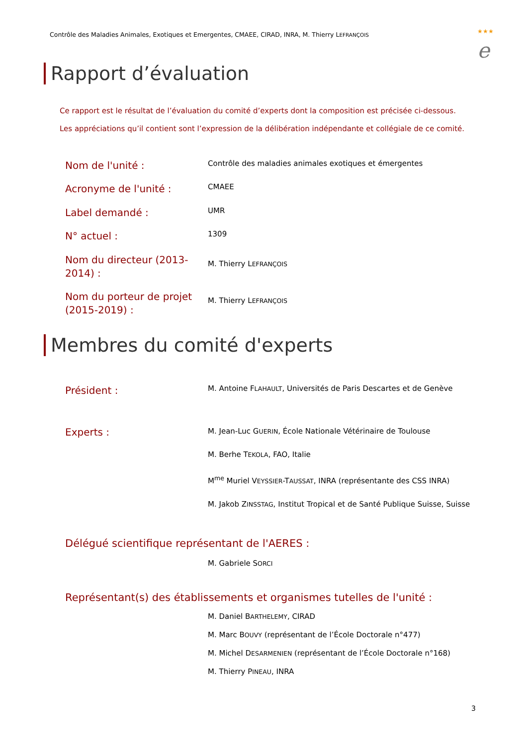Contrôle des Maladies Animales, Exotiques et Emergentes, CMAEE, CIRAD, INRA, M. Thierry LEFRANÇOIS
★★★
e
Rapport d’évaluation
Ce rapport est le résultat de l’évaluation du comité d’experts dont la composition est précisée ci-dessous.
Les appréciations qu’il contient sont l’expression de la délibération indépendante et collégiale de ce comité.
Nom de l'unité :
Contrôle des maladies animales exotiques et émergentes
Acronyme de l'unité :
CMAEE
Label demandé :
UMR
N° actuel :
1309
Nom du directeur (2013-2014) :
M. Thierry LEFRANÇOIS
Nom du porteur de projet (2015-2019) :
M. Thierry LEFRANÇOIS
Membres du comité d'experts
Président :
M. Antoine FLAHAULT, Universités de Paris Descartes et de Genève
Experts :
M. Jean-Luc GUERIN, École Nationale Vétérinaire de Toulouse
M. Berhe TEKOLA, FAO, Italie
M<sup>me</sup> Muriel VEYSSIER-TAUSSAT, INRA (représentante des CSS INRA)
M. Jakob ZINSSTAG, Institut Tropical et de Santé Publique Suisse, Suisse
Délégué scientifique représentant de l'AERES :
M. Gabriele SORCI
Représentant(s) des établissements et organismes tutelles de l'unité :
M. Daniel BARTHELEMY, CIRAD
M. Marc BOUVY (représentant de l’École Doctorale n°477)
M. Michel DESARMENIEN (représentant de l’École Doctorale n°168)
M. Thierry PINEAU, INRA
3